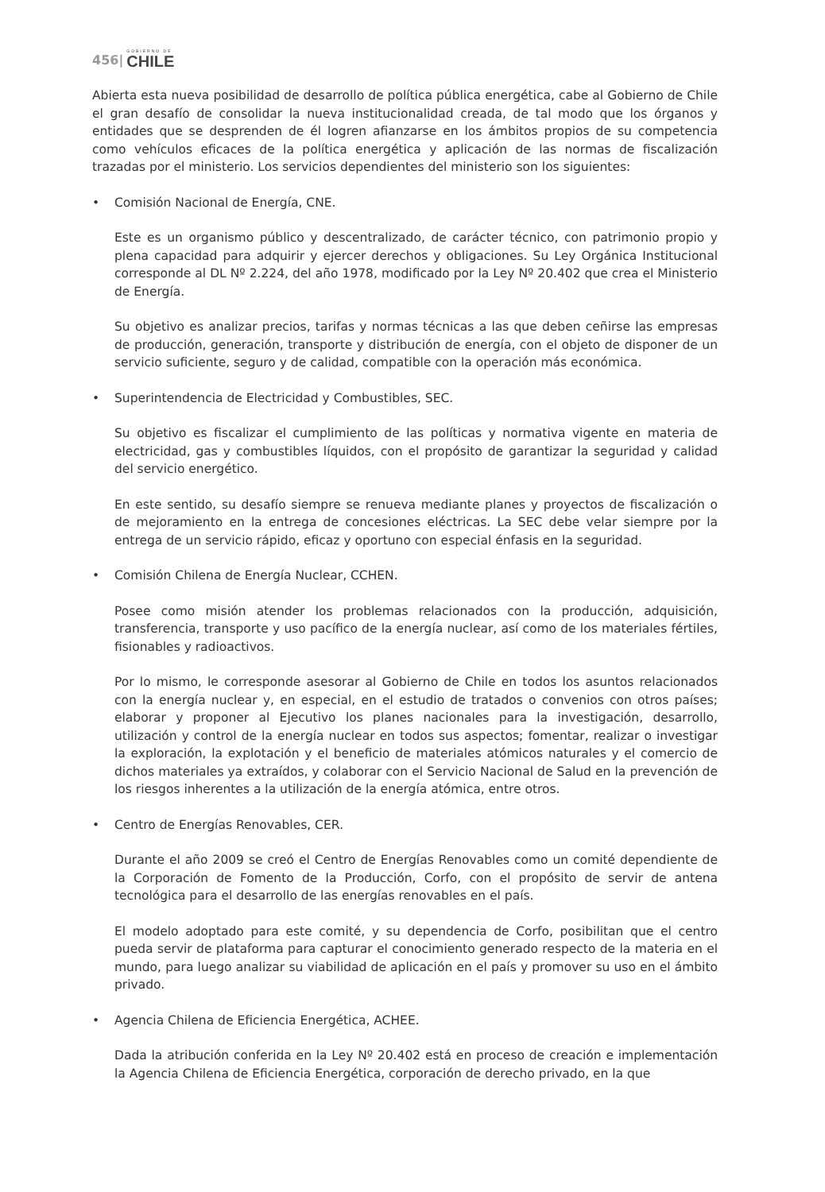456| GOBIERNO DE
CHILE
Abierta esta nueva posibilidad de desarrollo de política pública energética, cabe al Gobierno de Chile el gran desafío de consolidar la nueva institucionalidad creada, de tal modo que los órganos y entidades que se desprenden de él logren afianzarse en los ámbitos propios de su competencia como vehículos eficaces de la política energética y aplicación de las normas de fiscalización trazadas por el ministerio. Los servicios dependientes del ministerio son los siguientes:
• Comisión Nacional de Energía, CNE.
Este es un organismo público y descentralizado, de carácter técnico, con patrimonio propio y plena capacidad para adquirir y ejercer derechos y obligaciones. Su Ley Orgánica Institucional corresponde al DL Nº 2.224, del año 1978, modificado por la Ley Nº 20.402 que crea el Ministerio de Energía.
Su objetivo es analizar precios, tarifas y normas técnicas a las que deben ceñirse las empresas de producción, generación, transporte y distribución de energía, con el objeto de disponer de un servicio suficiente, seguro y de calidad, compatible con la operación más económica.
• Superintendencia de Electricidad y Combustibles, SEC.
Su objetivo es fiscalizar el cumplimiento de las políticas y normativa vigente en materia de electricidad, gas y combustibles líquidos, con el propósito de garantizar la seguridad y calidad del servicio energético.
En este sentido, su desafío siempre se renueva mediante planes y proyectos de fiscalización o de mejoramiento en la entrega de concesiones eléctricas. La SEC debe velar siempre por la entrega de un servicio rápido, eficaz y oportuno con especial énfasis en la seguridad.
• Comisión Chilena de Energía Nuclear, CCHEN.
Posee como misión atender los problemas relacionados con la producción, adquisición, transferencia, transporte y uso pacífico de la energía nuclear, así como de los materiales fértiles, fisionables y radioactivos.
Por lo mismo, le corresponde asesorar al Gobierno de Chile en todos los asuntos relacionados con la energía nuclear y, en especial, en el estudio de tratados o convenios con otros países; elaborar y proponer al Ejecutivo los planes nacionales para la investigación, desarrollo, utilización y control de la energía nuclear en todos sus aspectos; fomentar, realizar o investigar la exploración, la explotación y el beneficio de materiales atómicos naturales y el comercio de dichos materiales ya extraídos, y colaborar con el Servicio Nacional de Salud en la prevención de los riesgos inherentes a la utilización de la energía atómica, entre otros.
• Centro de Energías Renovables, CER.
Durante el año 2009 se creó el Centro de Energías Renovables como un comité dependiente de la Corporación de Fomento de la Producción, Corfo, con el propósito de servir de antena tecnológica para el desarrollo de las energías renovables en el país.
El modelo adoptado para este comité, y su dependencia de Corfo, posibilitan que el centro pueda servir de plataforma para capturar el conocimiento generado respecto de la materia en el mundo, para luego analizar su viabilidad de aplicación en el país y promover su uso en el ámbito privado.
• Agencia Chilena de Eficiencia Energética, ACHEE.
Dada la atribución conferida en la Ley Nº 20.402 está en proceso de creación e implementación la Agencia Chilena de Eficiencia Energética, corporación de derecho privado, en la que